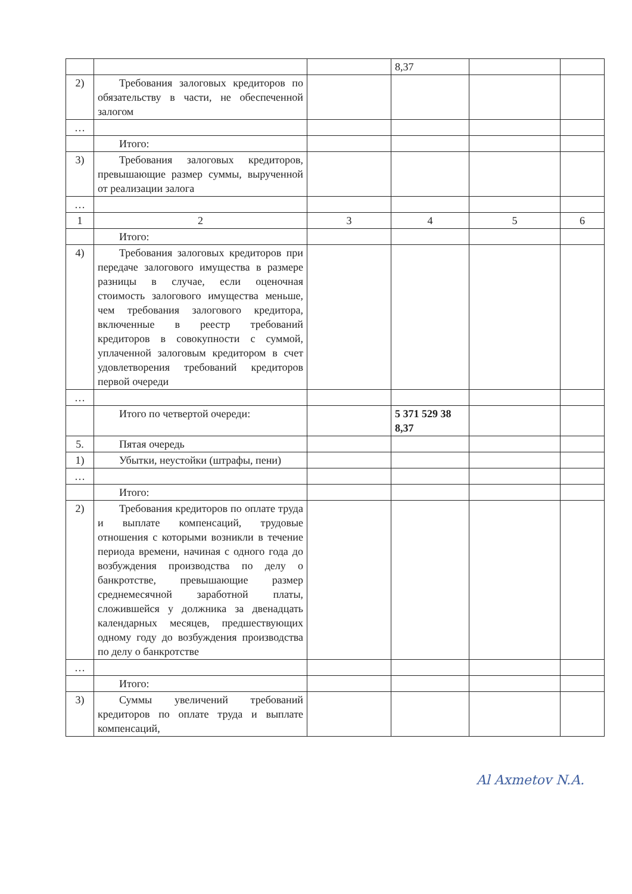| | | | 8,37 | | |
| 2) | Требования залоговых кредиторов по обязательству в части, не обеспеченной залогом | | | | |
| … | | | | | |
| | Итого: | | | | |
| 3) | Требования залоговых кредиторов, превышающие размер суммы, вырученной от реализации залога | | | | |
| … | | | | | |
| 1 | 2 | 3 | 4 | 5 | 6 |
| | Итого: | | | | |
| 4) | Требования залоговых кредиторов при передаче залогового имущества в размере разницы в случае, если оценочная стоимость залогового имущества меньше, чем требования залогового кредитора, включенные в реестр требований кредиторов в совокупности с суммой, уплаченной залоговым кредитором в счет удовлетворения требований кредиторов первой очереди | | | | |
| … | | | | | |
| | Итого по четвертой очереди: | | 5 371 529 38 8,37 | | |
| 5. | Пятая очередь | | | | |
| 1) | Убытки, неустойки (штрафы, пени) | | | | |
| … | | | | | |
| | Итого: | | | | |
| 2) | Требования кредиторов по оплате труда и выплате компенсаций, трудовые отношения с которыми возникли в течение периода времени, начиная с одного года до возбуждения производства по делу о банкротстве, превышающие размер среднемесячной заработной платы, сложившейся у должника за двенадцать календарных месяцев, предшествующих одному году до возбуждения производства по делу о банкротстве | | | | |
| … | | | | | |
| | Итого: | | | | |
| 3) | Суммы увеличений требований кредиторов по оплате труда и выплате компенсаций, | | | | |
Al Axmetov N.A.